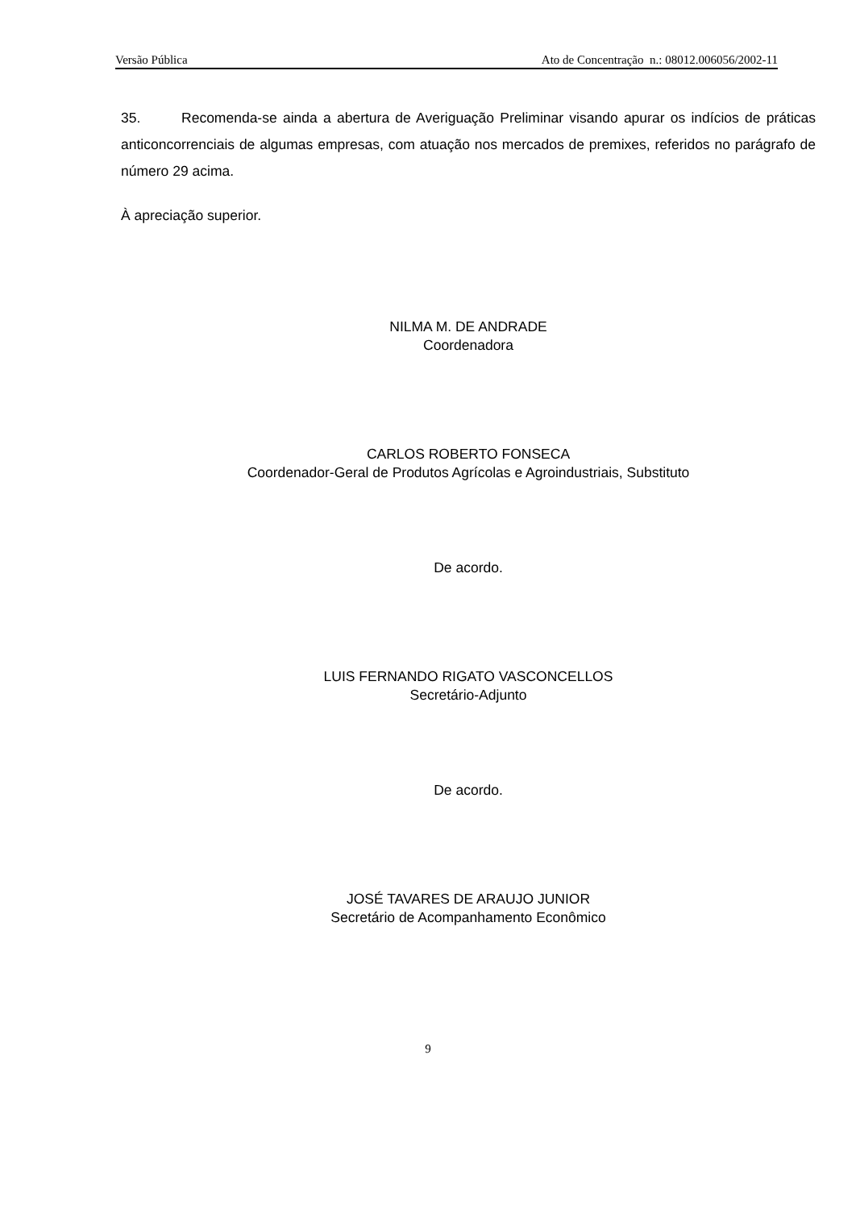Versão Pública Ato de Concentração n.: 08012.006056/2002-11
35. Recomenda-se ainda a abertura de Averiguação Preliminar visando apurar os indícios de práticas anticoncorrenciais de algumas empresas, com atuação nos mercados de premixes, referidos no parágrafo de número 29 acima.
À apreciação superior.
NILMA M. DE ANDRADE
Coordenadora
CARLOS ROBERTO FONSECA
Coordenador-Geral de Produtos Agrícolas e Agroindustriais, Substituto
De acordo.
LUIS FERNANDO RIGATO VASCONCELLOS
Secretário-Adjunto
De acordo.
JOSÉ TAVARES DE ARAUJO JUNIOR
Secretário de Acompanhamento Econômico
9